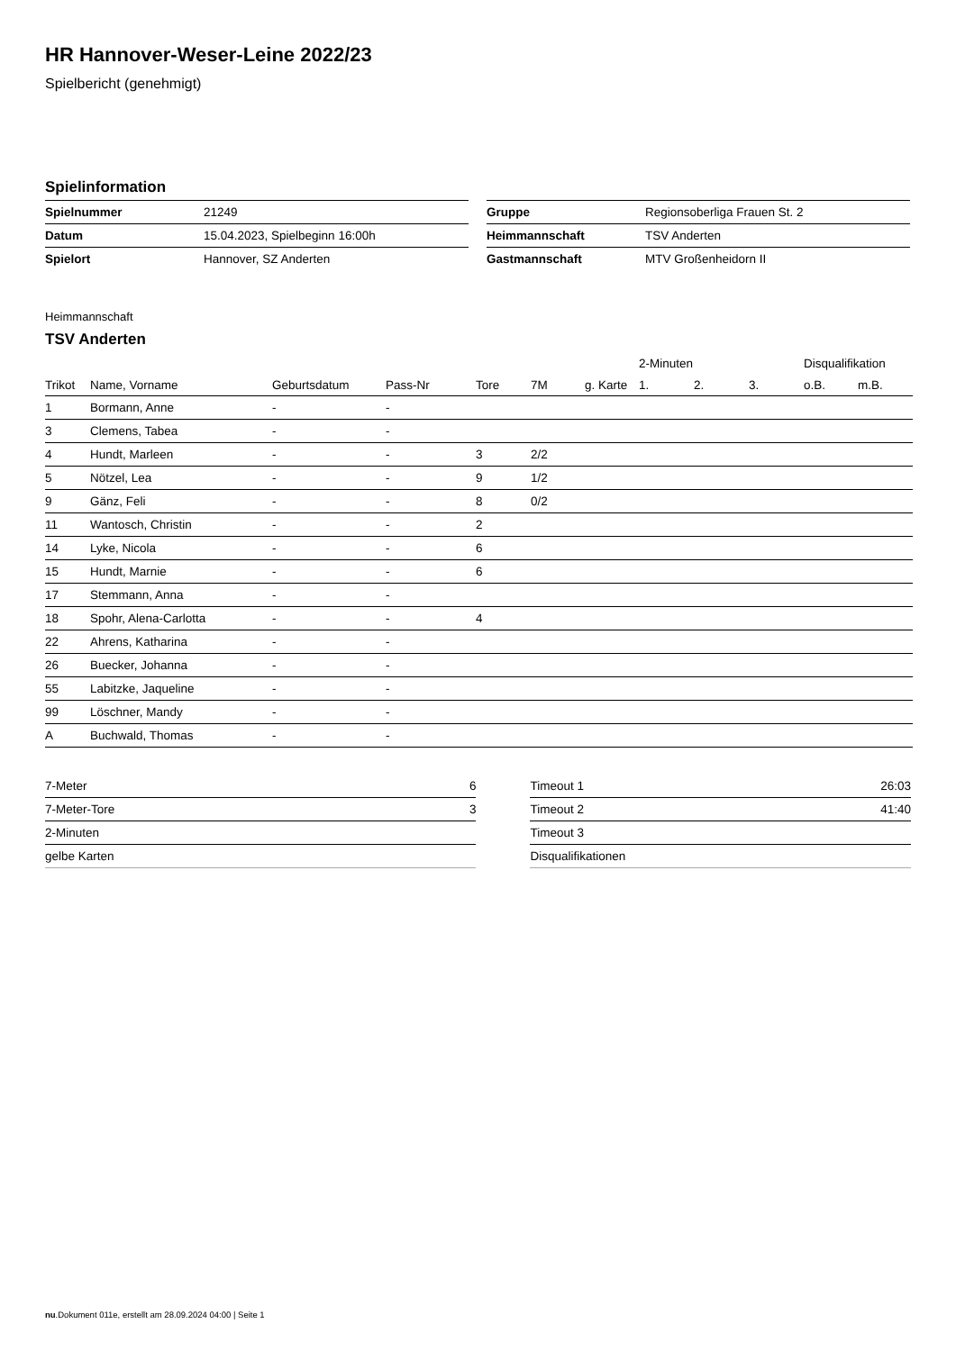HR Hannover-Weser-Leine 2022/23
Spielbericht (genehmigt)
Spielinformation
| Spielnummer | 21249 |
| Datum | 15.04.2023, Spielbeginn 16:00h |
| Spielort | Hannover, SZ Anderten |
| Gruppe | Regionsoberliga Frauen St. 2 |
| Heimmannschaft | TSV Anderten |
| Gastmannschaft | MTV Großenheidorn II |
Heimmannschaft
TSV Anderten
| | | | | | | | 2-Minuten | | | Disqualifikation | |
| --- | --- | --- | --- | --- | --- | --- | --- | --- | --- | --- | --- |
| Trikot | Name, Vorname | Geburtsdatum | Pass-Nr | Tore | 7M | g. Karte | 1. | 2. | 3. | o.B. | m.B. |
| 1 | Bormann, Anne | - | - | | | | | | | | |
| 3 | Clemens, Tabea | - | - | | | | | | | | |
| 4 | Hundt, Marleen | - | - | 3 | 2/2 | | | | | | |
| 5 | Nötzel, Lea | - | - | 9 | 1/2 | | | | | | |
| 9 | Gänz, Feli | - | - | 8 | 0/2 | | | | | | |
| 11 | Wantosch, Christin | - | - | 2 | | | | | | | |
| 14 | Lyke, Nicola | - | - | 6 | | | | | | | |
| 15 | Hundt, Marnie | - | - | 6 | | | | | | | |
| 17 | Stemmann, Anna | - | - | | | | | | | | |
| 18 | Spohr, Alena-Carlotta | - | - | 4 | | | | | | | |
| 22 | Ahrens, Katharina | - | - | | | | | | | | |
| 26 | Buecker, Johanna | - | - | | | | | | | | |
| 55 | Labitzke, Jaqueline | - | - | | | | | | | | |
| 99 | Löschner, Mandy | - | - | | | | | | | | |
| A | Buchwald, Thomas | - | - | | | | | | | | |
| 7-Meter | 6 |
| 7-Meter-Tore | 3 |
| 2-Minuten | |
| gelbe Karten | |
| Timeout 1 | 26:03 |
| Timeout 2 | 41:40 |
| Timeout 3 | |
| Disqualifikationen | |
nu.Dokument 011e, erstellt am 28.09.2024 04:00 | Seite 1